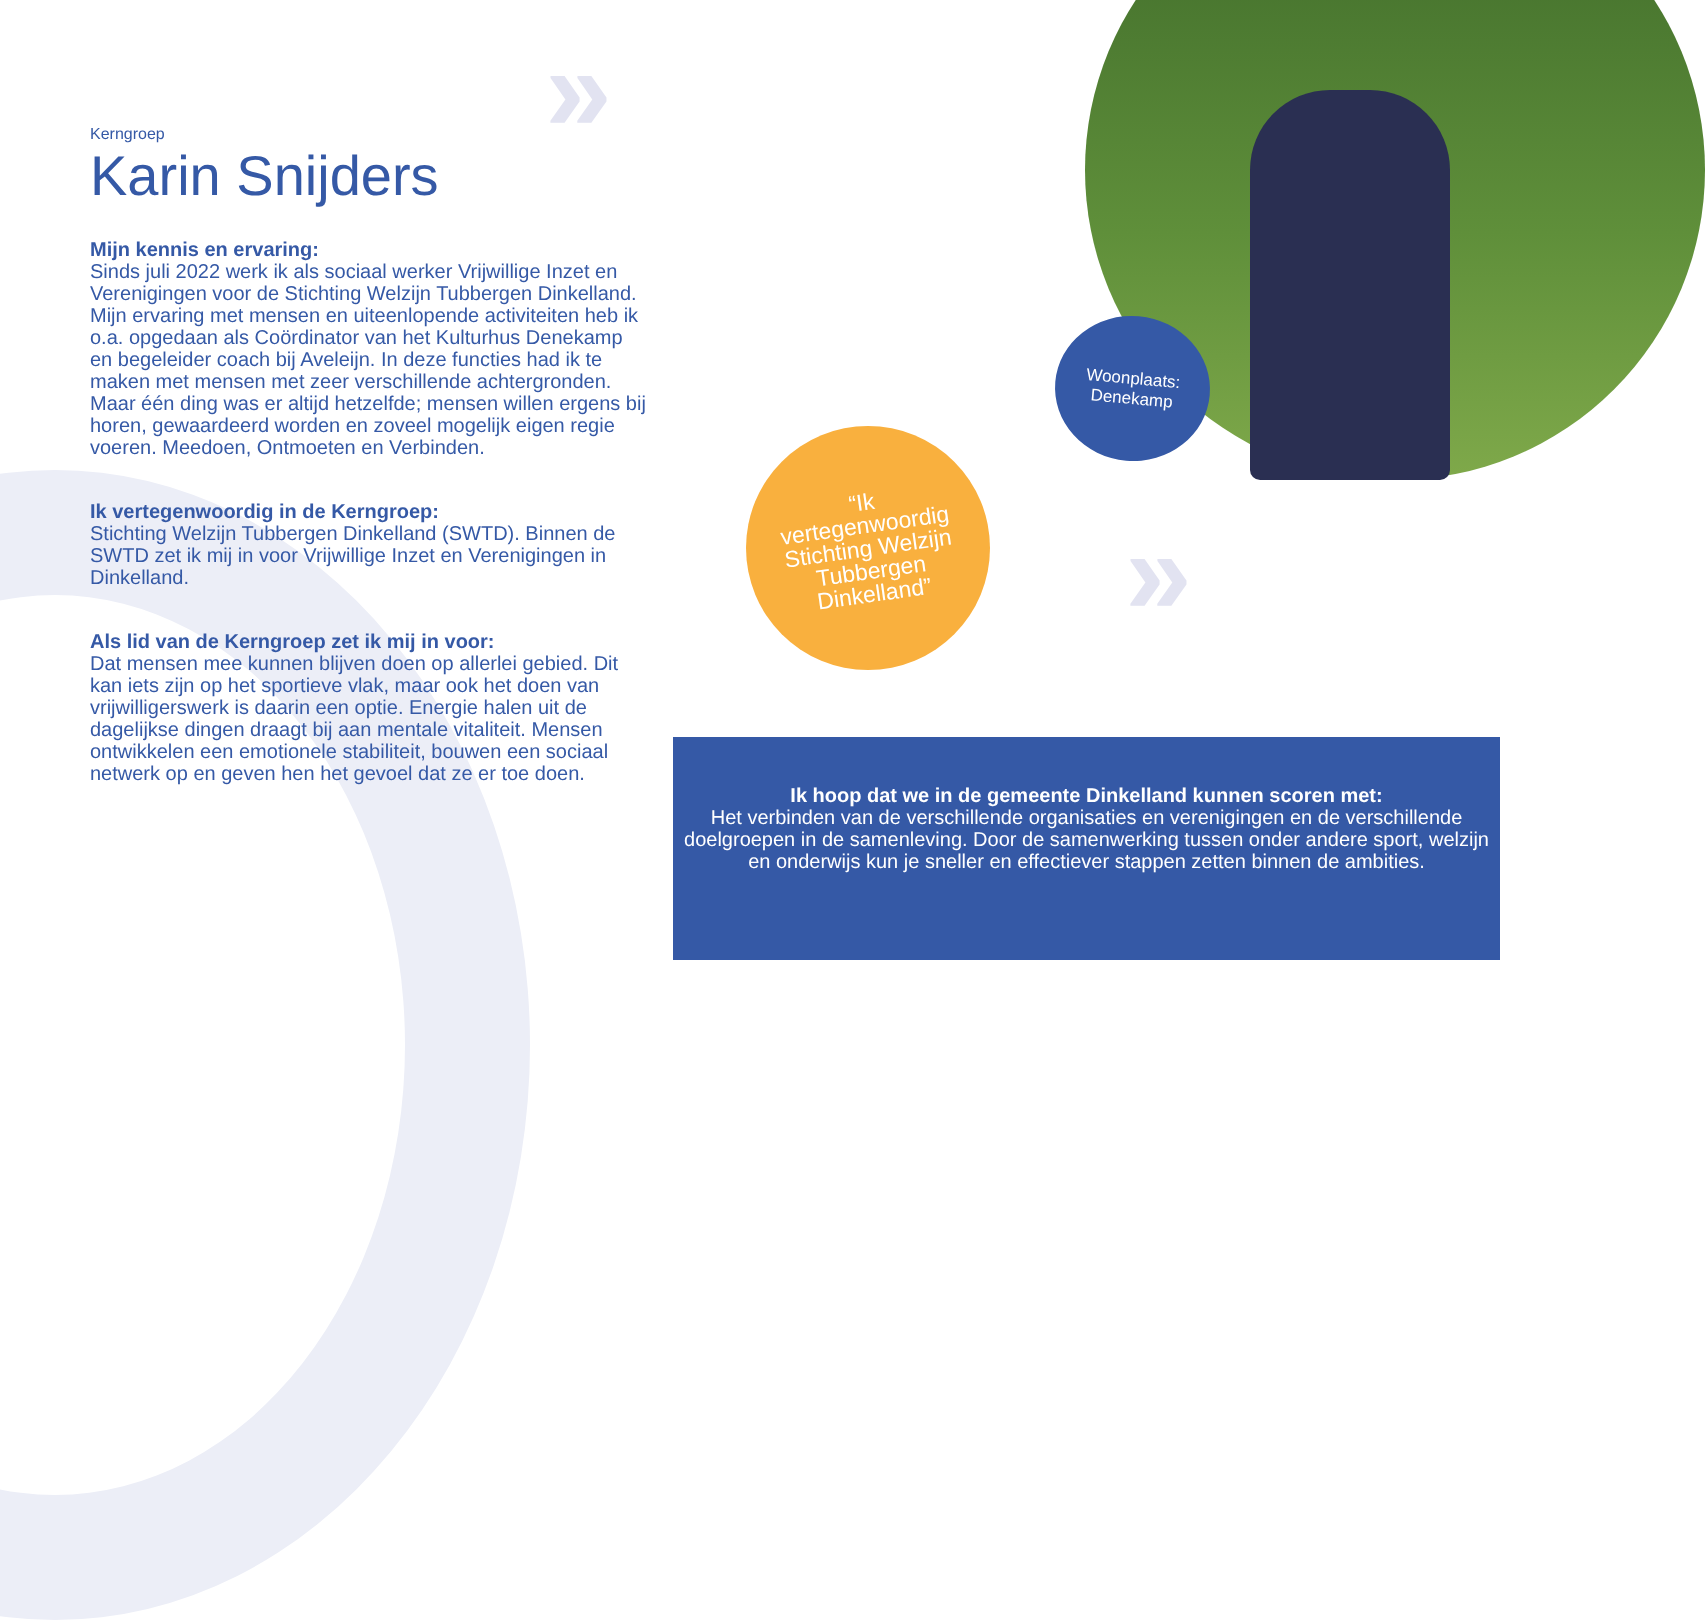»
»
Kerngroep
Karin Snijders
Mijn kennis en ervaring:
Sinds juli 2022 werk ik als sociaal werker Vrijwillige Inzet en Verenigingen voor de Stichting Welzijn Tubbergen Dinkelland. Mijn ervaring met mensen en uiteenlopende activiteiten heb ik o.a. opgedaan als Coördinator van het Kulturhus Denekamp en begeleider coach bij Aveleijn. In deze functies had ik te maken met mensen met zeer verschillende achtergronden. Maar één ding was er altijd hetzelfde; mensen willen ergens bij horen, gewaardeerd worden en zoveel mogelijk eigen regie voeren. Meedoen, Ontmoeten en Verbinden.
Ik vertegenwoordig in de Kerngroep:
Stichting Welzijn Tubbergen Dinkelland (SWTD). Binnen de SWTD zet ik mij in voor Vrijwillige Inzet en Verenigingen in Dinkelland.
Als lid van de Kerngroep zet ik mij in voor:
Dat mensen mee kunnen blijven doen op allerlei gebied. Dit kan iets zijn op het sportieve vlak, maar ook het doen van vrijwilligerswerk is daarin een optie. Energie halen uit de dagelijkse dingen draagt bij aan mentale vitaliteit. Mensen ontwikkelen een emotionele stabiliteit, bouwen een sociaal netwerk op en geven hen het gevoel dat ze er toe doen.
Woonplaats:
Denekamp
“Ik vertegenwoordig Stichting Welzijn Tubbergen Dinkelland”
Ik hoop dat we in de gemeente Dinkelland kunnen scoren met:
Het verbinden van de verschillende organisaties en verenigingen en de verschillende doelgroepen in de samenleving. Door de samenwerking tussen onder andere sport, welzijn en onderwijs kun je sneller en effectiever stappen zetten binnen de ambities.